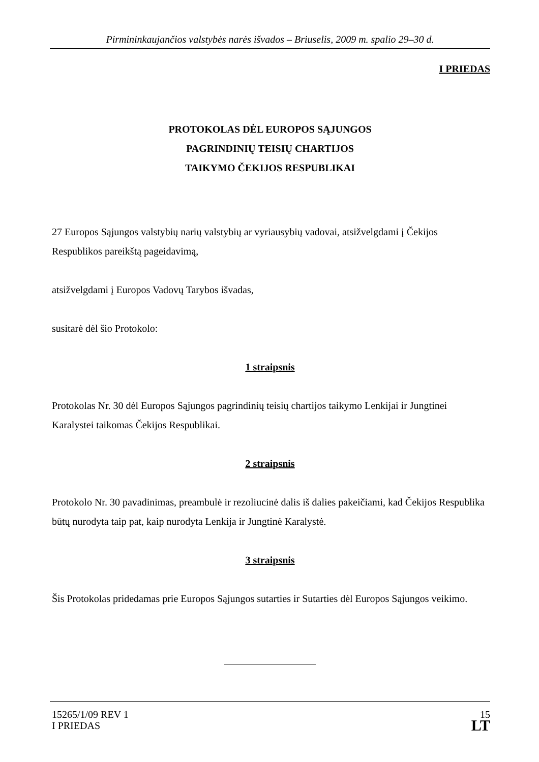Pirmininkaujančios valstybės narės išvados – Briuselis, 2009 m. spalio 29–30 d.
I PRIEDAS
PROTOKOLAS DĖL EUROPOS SĄJUNGOS
PAGRINDINIŲ TEISIŲ CHARTIJOS
TAIKYMO ČEKIJOS RESPUBLIKAI
27 Europos Sąjungos valstybių narių valstybių ar vyriausybių vadovai, atsižvelgdami į Čekijos Respublikos pareikštą pageidavimą,
atsižvelgdami į Europos Vadovų Tarybos išvadas,
susitarė dėl šio Protokolo:
1 straipsnis
Protokolas Nr. 30 dėl Europos Sąjungos pagrindinių teisių chartijos taikymo Lenkijai ir Jungtinei Karalystei taikomas Čekijos Respublikai.
2 straipsnis
Protokolo Nr. 30 pavadinimas, preambulė ir rezoliucinė dalis iš dalies pakeičiami, kad Čekijos Respublika būtų nurodyta taip pat, kaip nurodyta Lenkija ir Jungtinė Karalystė.
3 straipsnis
Šis Protokolas pridedamas prie Europos Sąjungos sutarties ir Sutarties dėl Europos Sąjungos veikimo.
15265/1/09 REV 1
I PRIEDAS
15
LT